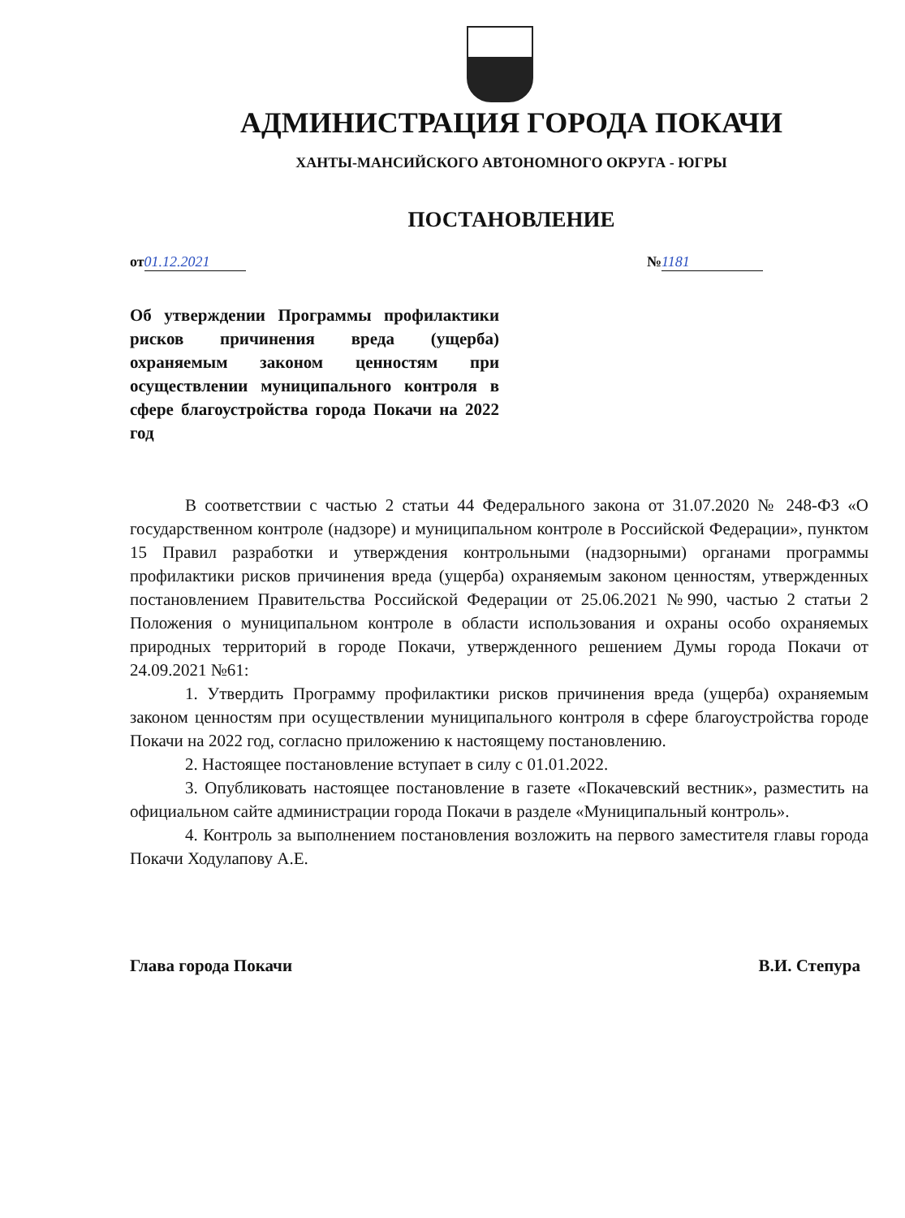АДМИНИСТРАЦИЯ ГОРОДА ПОКАЧИ
ХАНТЫ-МАНСИЙСКОГО АВТОНОМНОГО ОКРУГА - ЮГРЫ
ПОСТАНОВЛЕНИЕ
от 01.12.2021 № 1181
Об утверждении Программы профилактики рисков причинения вреда (ущерба) охраняемым законом ценностям при осуществлении муниципального контроля в сфере благоустройства города Покачи на 2022 год
В соответствии с частью 2 статьи 44 Федерального закона от 31.07.2020 № 248-ФЗ «О государственном контроле (надзоре) и муниципальном контроле в Российской Федерации», пунктом 15 Правил разработки и утверждения контрольными (надзорными) органами программы профилактики рисков причинения вреда (ущерба) охраняемым законом ценностям, утвержденных постановлением Правительства Российской Федерации от 25.06.2021 №990, частью 2 статьи 2 Положения о муниципальном контроле в области использования и охраны особо охраняемых природных территорий в городе Покачи, утвержденного решением Думы города Покачи от 24.09.2021 №61:
1. Утвердить Программу профилактики рисков причинения вреда (ущерба) охраняемым законом ценностям при осуществлении муниципального контроля в сфере благоустройства городе Покачи на 2022 год, согласно приложению к настоящему постановлению.
2. Настоящее постановление вступает в силу с 01.01.2022.
3. Опубликовать настоящее постановление в газете «Покачевский вестник», разместить на официальном сайте администрации города Покачи в разделе «Муниципальный контроль».
4. Контроль за выполнением постановления возложить на первого заместителя главы города Покачи Ходулапову А.Е.
Глава города Покачи В.И. Степура